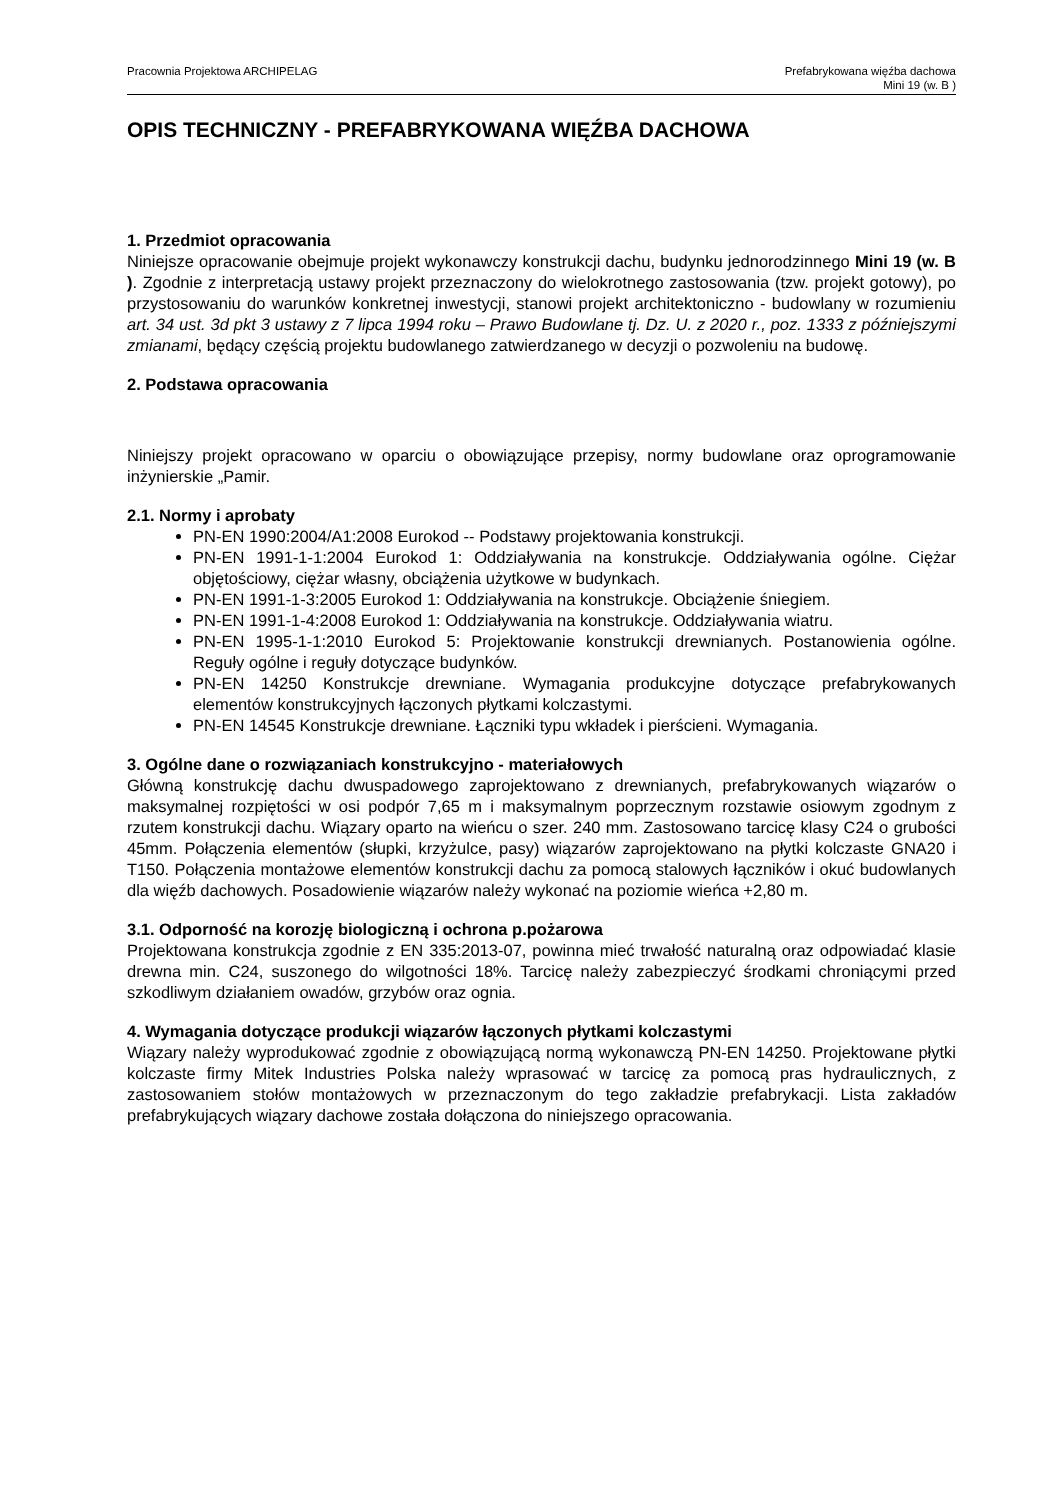Pracownia Projektowa ARCHIPELAG
Prefabrykowana więźba dachowa
Mini 19 (w. B )
OPIS TECHNICZNY - PREFABRYKOWANA WIĘŹBA DACHOWA
1. Przedmiot opracowania
Niniejsze opracowanie obejmuje projekt wykonawczy konstrukcji dachu, budynku jednorodzinnego Mini 19 (w. B ). Zgodnie z interpretacją ustawy projekt przeznaczony do wielokrotnego zastosowania (tzw. projekt gotowy), po przystosowaniu do warunków konkretnej inwestycji, stanowi projekt architektoniczno - budowlany w rozumieniu art. 34 ust. 3d pkt 3 ustawy z 7 lipca 1994 roku – Prawo Budowlane tj. Dz. U. z 2020 r., poz. 1333 z późniejszymi zmianami, będący częścią projektu budowlanego zatwierdzanego w decyzji o pozwoleniu na budowę.
2. Podstawa opracowania
Niniejszy projekt opracowano w oparciu o obowiązujące przepisy, normy budowlane oraz oprogramowanie inżynierskie „Pamir.
2.1. Normy i aprobaty
PN-EN 1990:2004/A1:2008 Eurokod -- Podstawy projektowania konstrukcji.
PN-EN 1991-1-1:2004 Eurokod 1: Oddziaływania na konstrukcje. Oddziaływania ogólne. Ciężar objętościowy, ciężar własny, obciążenia użytkowe w budynkach.
PN-EN 1991-1-3:2005 Eurokod 1: Oddziaływania na konstrukcje. Obciążenie śniegiem.
PN-EN 1991-1-4:2008 Eurokod 1: Oddziaływania na konstrukcje. Oddziaływania wiatru.
PN-EN 1995-1-1:2010 Eurokod 5: Projektowanie konstrukcji drewnianych. Postanowienia ogólne. Reguły ogólne i reguły dotyczące budynków.
PN-EN 14250 Konstrukcje drewniane. Wymagania produkcyjne dotyczące prefabrykowanych elementów konstrukcyjnych łączonych płytkami kolczastymi.
PN-EN 14545 Konstrukcje drewniane. Łączniki typu wkładek i pierścieni. Wymagania.
3. Ogólne dane o rozwiązaniach konstrukcyjno - materiałowych
Główną konstrukcję dachu dwuspadowego zaprojektowano z drewnianych, prefabrykowanych wiązarów o maksymalnej rozpiętości w osi podpór 7,65 m i maksymalnym poprzecznym rozstawie osiowym zgodnym z rzutem konstrukcji dachu. Wiązary oparto na wieńcu o szer. 240 mm. Zastosowano tarcicę klasy C24 o grubości 45mm. Połączenia elementów (słupki, krzyżulce, pasy) wiązarów zaprojektowano na płytki kolczaste GNA20 i T150. Połączenia montażowe elementów konstrukcji dachu za pomocą stalowych łączników i okuć budowlanych dla więźb dachowych. Posadowienie wiązarów należy wykonać na poziomie wieńca +2,80 m.
3.1. Odporność na korozję biologiczną i ochrona p.pożarowa
Projektowana konstrukcja zgodnie z EN 335:2013-07, powinna mieć trwałość naturalną oraz odpowiadać klasie drewna min. C24, suszonego do wilgotności 18%. Tarcicę należy zabezpieczyć środkami chroniącymi przed szkodliwym działaniem owadów, grzybów oraz ognia.
4. Wymagania dotyczące produkcji wiązarów łączonych płytkami kolczastymi
Wiązary należy wyprodukować zgodnie z obowiązującą normą wykonawczą PN-EN 14250. Projektowane płytki kolczaste firmy Mitek Industries Polska należy wprasować w tarcicę za pomocą pras hydraulicznych, z zastosowaniem stołów montażowych w przeznaczonym do tego zakładzie prefabrykacji. Lista zakładów prefabrykujących wiązary dachowe została dołączona do niniejszego opracowania.